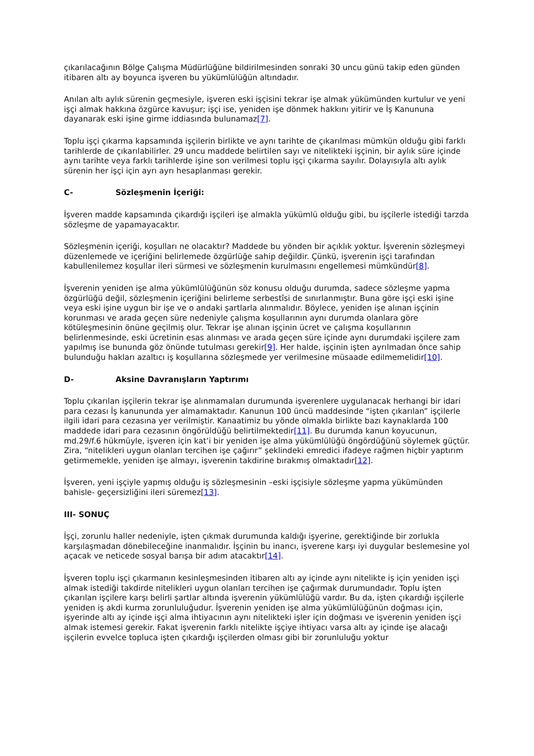çıkarılacağının Bölge Çalışma Müdürlüğüne bildirilmesinden sonraki 30 uncu günü takip eden günden itibaren altı ay boyunca işveren bu yükümlülüğün altındadır.
Anılan altı aylık sürenin geçmesiyle, işveren eski işçisini tekrar işe almak yükümünden kurtulur ve yeni işçi almak hakkına özgürce kavuşur; işçi ise, yeniden işe dönmek hakkını yitirir ve İş Kanununa dayanarak eski işine girme iddiasında bulunamaz[7].
Toplu işçi çıkarma kapsamında işçilerin birlikte ve aynı tarihte de çıkarılması mümkün olduğu gibi farklı tarihlerde de çıkarılabilirler. 29 uncu maddede belirtilen sayı ve nitelikteki işçinin, bir aylık süre içinde aynı tarihte veya farklı tarihlerde işine son verilmesi toplu işçi çıkarma sayılır. Dolayısıyla altı aylık sürenin her işçi için ayrı ayrı hesaplanması gerekir.
C- Sözleşmenin İçeriği:
İşveren madde kapsamında çıkardığı işçileri işe almakla yükümlü olduğu gibi, bu işçilerle istediği tarzda sözleşme de yapamayacaktır.
Sözleşmenin içeriği, koşulları ne olacaktır? Maddede bu yönden bir açıklık yoktur. İşverenin sözleşmeyi düzenlemede ve içeriğini belirlemede özgürlüğe sahip değildir. Çünkü, işverenin işçi tarafından kabullenilemez koşullar ileri sürmesi ve sözleşmenin kurulmasını engellemesi mümkündür[8].
İşverenin yeniden işe alma yükümlülüğünün söz konusu olduğu durumda, sadece sözleşme yapma özgürlüğü değil, sözleşmenin içeriğini belirleme serbestîsi de sınırlanmıştır. Buna göre işçi eski işine veya eski işine uygun bir işe ve o andaki şartlarla alınmalıdır. Böylece, yeniden işe alınan işçinin korunması ve arada geçen süre nedeniyle çalışma koşullarının aynı durumda olanlara göre kötüleşmesinin önüne geçilmiş olur. Tekrar işe alınan işçinin ücret ve çalışma koşullarının belirlenmesinde, eski ücretinin esas alınması ve arada geçen süre içinde aynı durumdaki işçilere zam yapılmış ise bununda göz önünde tutulması gerekir[9]. Her halde, işçinin işten ayrılmadan önce sahip bulunduğu hakları azaltıcı iş koşullarına sözleşmede yer verilmesine müsaade edilmemelidir[10].
D- Aksine Davranışların Yaptırımı
Toplu çıkarılan işçilerin tekrar işe alınmamaları durumunda işverenlere uygulanacak herhangi bir idari para cezası İş kanununda yer almamaktadır. Kanunun 100 üncü maddesinde “işten çıkarılan” işçilerle ilgili idari para cezasına yer verilmiştir. Kanaatimiz bu yönde olmakla birlikte bazı kaynaklarda 100 maddede idari para cezasının öngörüldüğü belirtilmektedir[11]. Bu durumda kanun koyucunun, md.29/f.6 hükmüyle, işveren için kat’i bir yeniden işe alma yükümlülüğü öngördüğünü söylemek güçtür. Zira, “nitelikleri uygun olanları tercihen işe çağırır” şeklindeki emredici ifadeye rağmen hiçbir yaptırım getirmemekle, yeniden işe almayı, işverenin takdirine bırakmış olmaktadır[12].
İşveren, yeni işçiyle yapmış olduğu iş sözleşmesinin –eski işçisiyle sözleşme yapma yükümünden bahisle- geçersizliğini ileri süremez[13].
III- SONUÇ
İşçi, zorunlu haller nedeniyle, işten çıkmak durumunda kaldığı işyerine, gerektiğinde bir zorlukla karşılaşmadan dönebileceğine inanmalıdır. İşçinin bu inancı, işverene karşı iyi duygular beslemesine yol açacak ve neticede sosyal barışa bir adım atacaktır[14].
İşveren toplu işçi çıkarmanın kesinleşmesinden itibaren altı ay içinde aynı nitelikte iş için yeniden işçi almak istediği takdirde nitelikleri uygun olanları tercihen işe çağırmak durumundadır. Toplu işten çıkarılan işçilere karşı belirli şartlar altında işverenin yükümlülüğü vardır. Bu da, işten çıkardığı işçilerle yeniden iş akdi kurma zorunluluğudur. İşverenin yeniden işe alma yükümlülüğünün doğması için, işyerinde altı ay içinde işçi alma ihtiyacının aynı nitelikteki işler için doğması ve işverenin yeniden işçi almak istemesi gerekir. Fakat işverenin farklı nitelikte işçiye ihtiyacı varsa altı ay içinde işe alacağı işçilerin evvelce topluca işten çıkardığı işçilerden olması gibi bir zorunluluğu yoktur